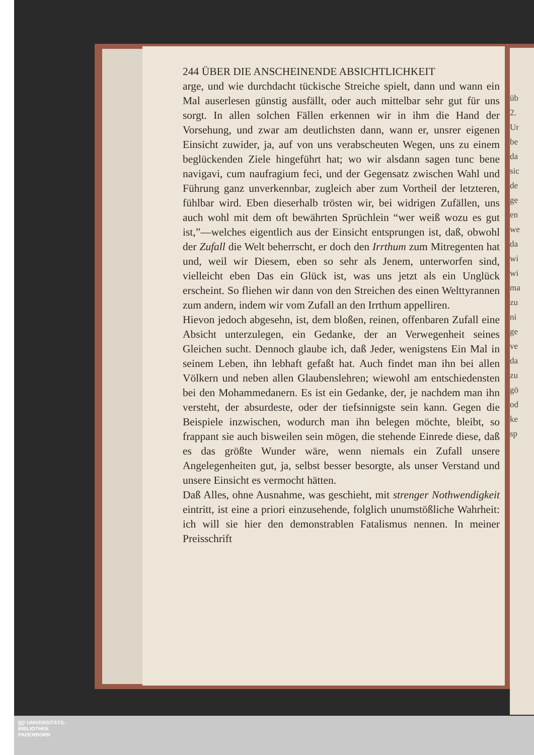üb
2.
Ur
be
da
sic
de
ge
en
we
da
wi
wi
ma
zu
ni
ge
ve
da
zu
gö
od
ke
sp
244 ÜBER DIE ANSCHEINENDE ABSICHTLICHKEIT
arge, und wie durchdacht tückische Streiche spielt, dann und wann ein Mal auserlesen günstig ausfällt, oder auch mittelbar sehr gut für uns sorgt. In allen solchen Fällen erkennen wir in ihm die Hand der Vorsehung, und zwar am deutlichsten dann, wann er, unsrer eigenen Einsicht zuwider, ja, auf von uns verabscheuten Wegen, uns zu einem beglückenden Ziele hingeführt hat; wo wir alsdann sagen tunc bene navigavi, cum naufragium feci, und der Gegensatz zwischen Wahl und Führung ganz unverkennbar, zugleich aber zum Vortheil der letzteren, fühlbar wird. Eben dieserhalb trösten wir, bei widrigen Zufällen, uns auch wohl mit dem oft bewährten Sprüchlein “wer weiß wozu es gut ist,”—welches eigentlich aus der Einsicht entsprungen ist, daß, obwohl der Zufall die Welt beherrscht, er doch den Irrthum zum Mitregenten hat und, weil wir Diesem, eben so sehr als Jenem, unterworfen sind, vielleicht eben Das ein Glück ist, was uns jetzt als ein Unglück erscheint. So fliehen wir dann von den Streichen des einen Welttyrannen zum andern, indem wir vom Zufall an den Irrthum appelliren.
Hievon jedoch abgesehn, ist, dem bloßen, reinen, offenbaren Zufall eine Absicht unterzulegen, ein Gedanke, der an Verwegenheit seines Gleichen sucht. Dennoch glaube ich, daß Jeder, wenigstens Ein Mal in seinem Leben, ihn lebhaft gefaßt hat. Auch findet man ihn bei allen Völkern und neben allen Glaubenslehren; wiewohl am entschiedensten bei den Mohammedanern. Es ist ein Gedanke, der, je nachdem man ihn versteht, der absurdeste, oder der tiefsinnigste sein kann. Gegen die Beispiele inzwischen, wodurch man ihn belegen möchte, bleibt, so frappant sie auch bisweilen sein mögen, die stehende Einrede diese, daß es das größte Wunder wäre, wenn niemals ein Zufall unsere Angelegenheiten gut, ja, selbst besser besorgte, als unser Verstand und unsere Einsicht es vermocht hätten.
Daß Alles, ohne Ausnahme, was geschieht, mit strenger Nothwendigkeit eintritt, ist eine a priori einzusehende, folglich unumstößliche Wahrheit: ich will sie hier den demonstrablen Fatalismus nennen. In meiner Preisschrift
||||! UNIVERSITÄTS-
BIBLIOTHEK
PADERBORN